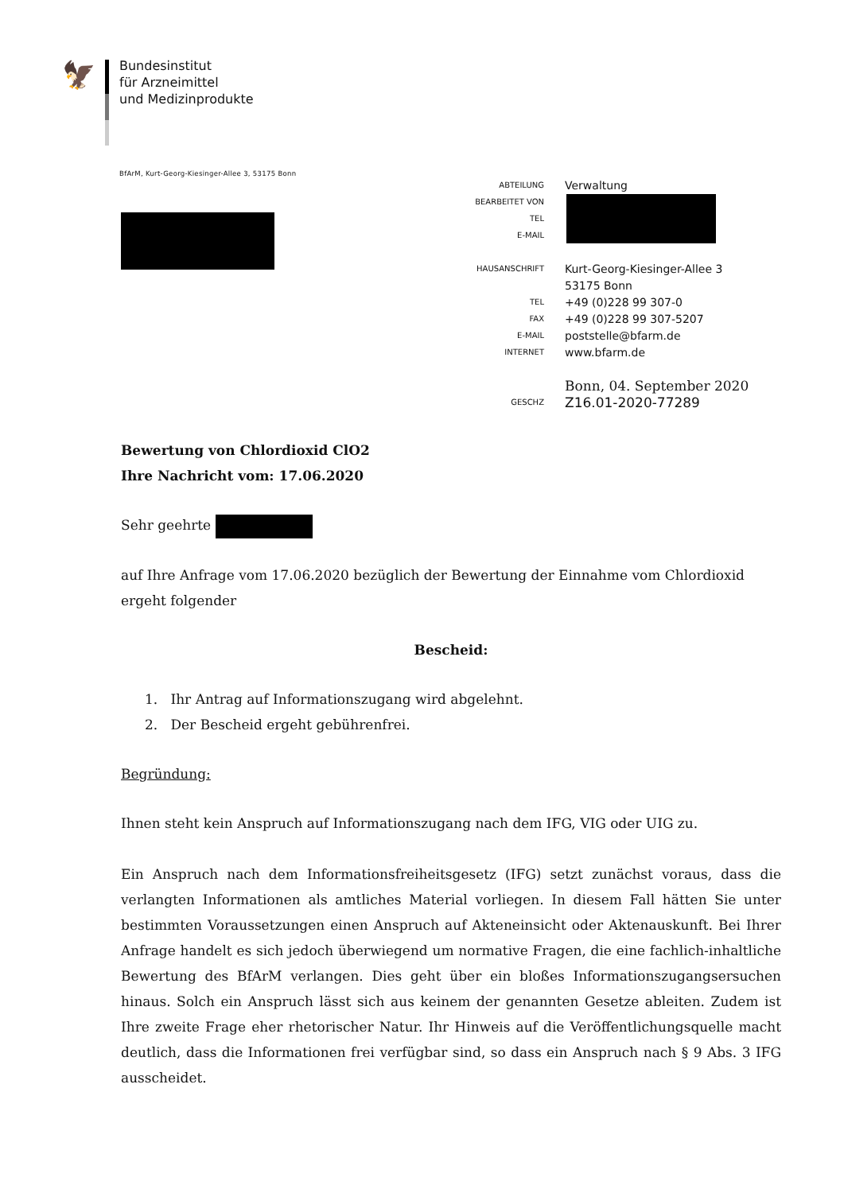🦅
Bundesinstitut
für Arzneimittel
und Medizinprodukte
BfArM, Kurt-Georg-Kiesinger-Allee 3, 53175 Bonn
ABTEILUNG Verwaltung
BEARBEITET VON
TEL
E-MAIL
HAUSANSCHRIFT Kurt-Georg-Kiesinger-Allee 3
53175 Bonn
TEL +49 (0)228 99 307-0
FAX +49 (0)228 99 307-5207
E-MAIL poststelle@bfarm.de
INTERNET www.bfarm.de
Bonn, 04. September 2020
GESCHZ Z16.01-2020-77289
Bewertung von Chlordioxid ClO2
Ihre Nachricht vom: 17.06.2020
Sehr geehrte
auf Ihre Anfrage vom 17.06.2020 bezüglich der Bewertung der Einnahme vom Chlordioxid ergeht folgender
Bescheid:
1. Ihr Antrag auf Informationszugang wird abgelehnt.
2. Der Bescheid ergeht gebührenfrei.
Begründung:
Ihnen steht kein Anspruch auf Informationszugang nach dem IFG, VIG oder UIG zu.
Ein Anspruch nach dem Informationsfreiheitsgesetz (IFG) setzt zunächst voraus, dass die verlangten Informationen als amtliches Material vorliegen. In diesem Fall hätten Sie unter bestimmten Voraus­setzungen einen Anspruch auf Akteneinsicht oder Aktenauskunft. Bei Ihrer Anfrage handelt es sich jedoch überwiegend um normative Fragen, die eine fachlich-inhaltliche Bewertung des BfArM ver­langen. Dies geht über ein bloßes Informationszugangsersuchen hinaus. Solch ein Anspruch lässt sich aus keinem der genannten Gesetze ableiten. Zudem ist Ihre zweite Frage eher rhetorischer Na­tur. Ihr Hinweis auf die Veröffentlichungsquelle macht deutlich, dass die Informationen frei verfüg­bar sind, so dass ein Anspruch nach § 9 Abs. 3 IFG ausscheidet.